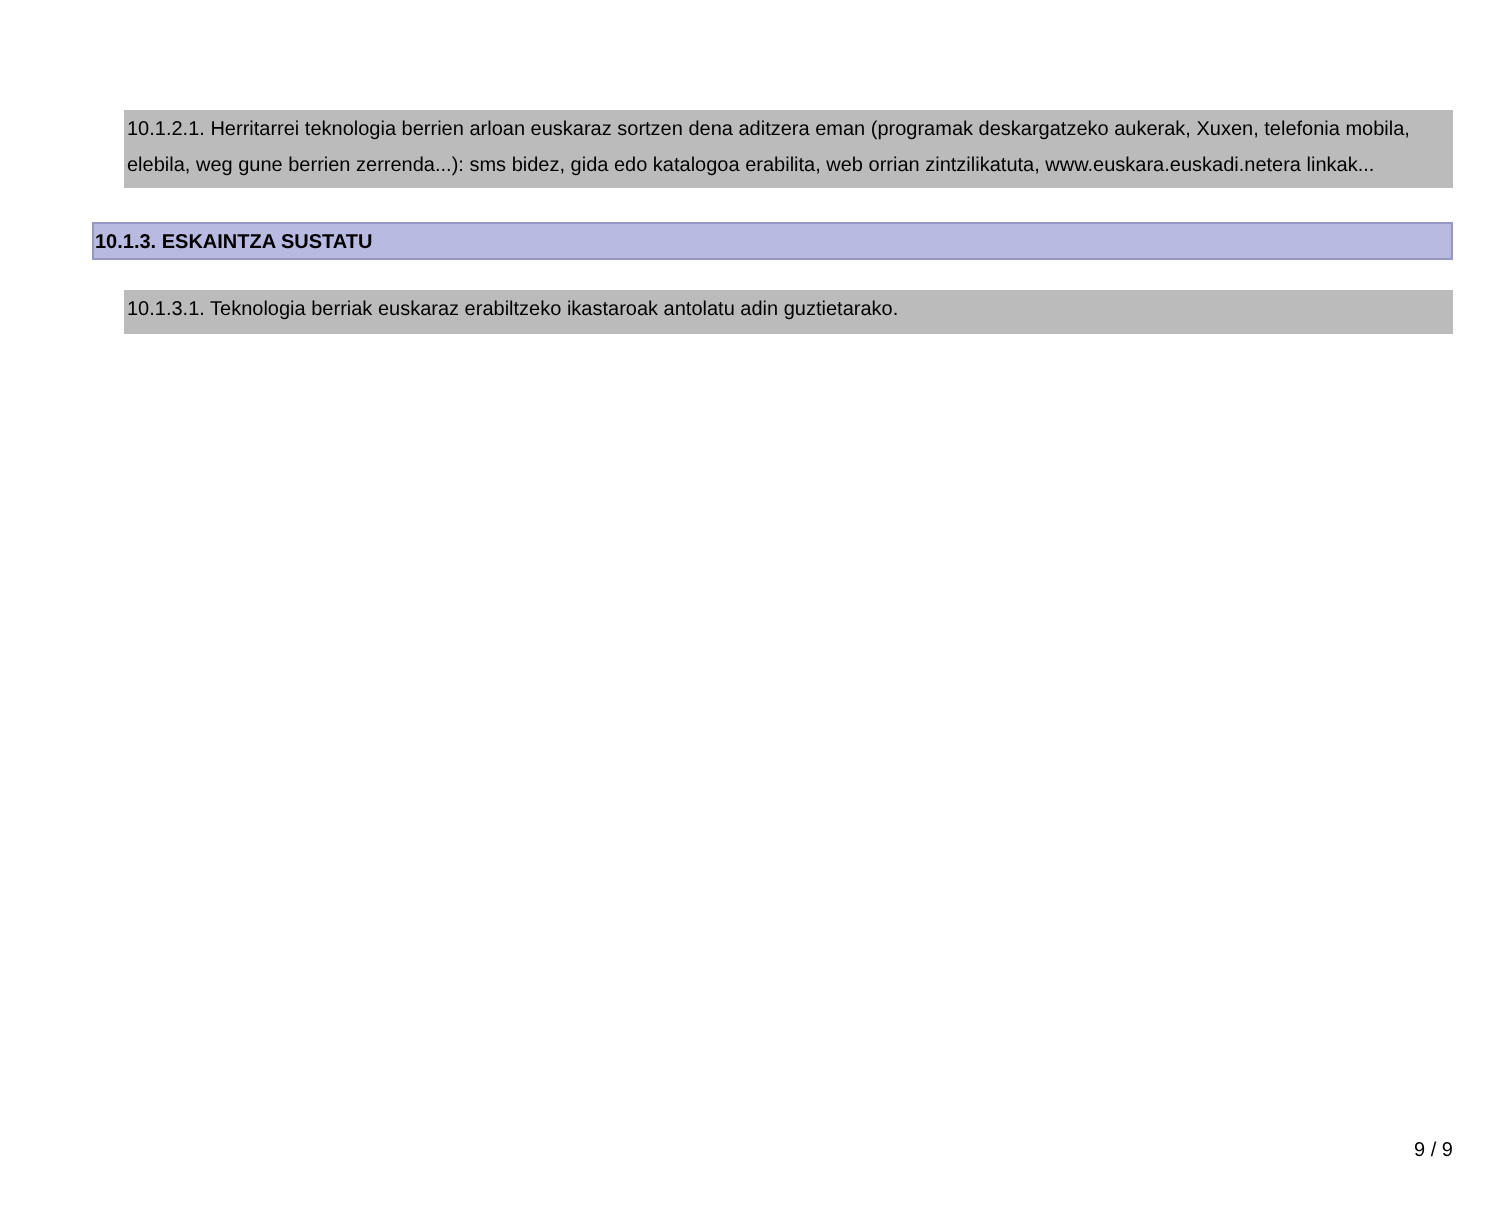10.1.2.1. Herritarrei teknologia berrien arloan euskaraz sortzen dena aditzera eman (programak deskargatzeko aukerak, Xuxen, telefonia mobila, elebila, weg gune berrien zerrenda...): sms bidez, gida edo katalogoa erabilita, web orrian zintzilikatuta, www.euskara.euskadi.netera linkak...
10.1.3. ESKAINTZA SUSTATU
10.1.3.1. Teknologia berriak euskaraz erabiltzeko ikastaroak antolatu adin guztietarako.
9 / 9